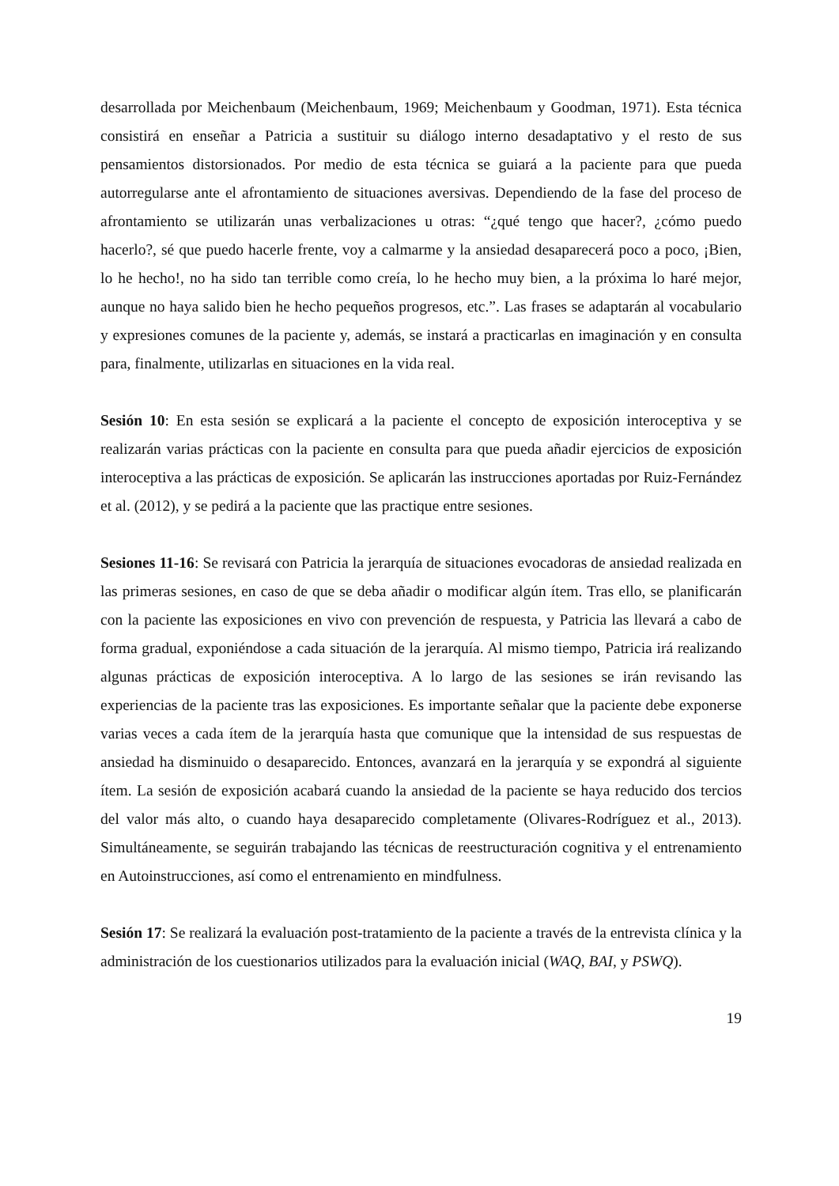desarrollada por Meichenbaum (Meichenbaum, 1969; Meichenbaum y Goodman, 1971). Esta técnica consistirá en enseñar a Patricia a sustituir su diálogo interno desadaptativo y el resto de sus pensamientos distorsionados. Por medio de esta técnica se guiará a la paciente para que pueda autorregularse ante el afrontamiento de situaciones aversivas. Dependiendo de la fase del proceso de afrontamiento se utilizarán unas verbalizaciones u otras: “¿qué tengo que hacer?, ¿cómo puedo hacerlo?, sé que puedo hacerle frente, voy a calmarme y la ansiedad desaparecerá poco a poco, ¡Bien, lo he hecho!, no ha sido tan terrible como creía, lo he hecho muy bien, a la próxima lo haré mejor, aunque no haya salido bien he hecho pequeños progresos, etc.”. Las frases se adaptarán al vocabulario y expresiones comunes de la paciente y, además, se instará a practicarlas en imaginación y en consulta para, finalmente, utilizarlas en situaciones en la vida real.
Sesión 10: En esta sesión se explicará a la paciente el concepto de exposición interoceptiva y se realizarán varias prácticas con la paciente en consulta para que pueda añadir ejercicios de exposición interoceptiva a las prácticas de exposición. Se aplicarán las instrucciones aportadas por Ruiz-Fernández et al. (2012), y se pedirá a la paciente que las practique entre sesiones.
Sesiones 11-16: Se revisará con Patricia la jerarquía de situaciones evocadoras de ansiedad realizada en las primeras sesiones, en caso de que se deba añadir o modificar algún ítem. Tras ello, se planificarán con la paciente las exposiciones en vivo con prevención de respuesta, y Patricia las llevará a cabo de forma gradual, exponiéndose a cada situación de la jerarquía. Al mismo tiempo, Patricia irá realizando algunas prácticas de exposición interoceptiva. A lo largo de las sesiones se irán revisando las experiencias de la paciente tras las exposiciones. Es importante señalar que la paciente debe exponerse varias veces a cada ítem de la jerarquía hasta que comunique que la intensidad de sus respuestas de ansiedad ha disminuido o desaparecido. Entonces, avanzará en la jerarquía y se expondrá al siguiente ítem. La sesión de exposición acabará cuando la ansiedad de la paciente se haya reducido dos tercios del valor más alto, o cuando haya desaparecido completamente (Olivares-Rodríguez et al., 2013). Simultáneamente, se seguirán trabajando las técnicas de reestructuración cognitiva y el entrenamiento en Autoinstrucciones, así como el entrenamiento en mindfulness.
Sesión 17: Se realizará la evaluación post-tratamiento de la paciente a través de la entrevista clínica y la administración de los cuestionarios utilizados para la evaluación inicial (WAQ, BAI, y PSWQ).
19